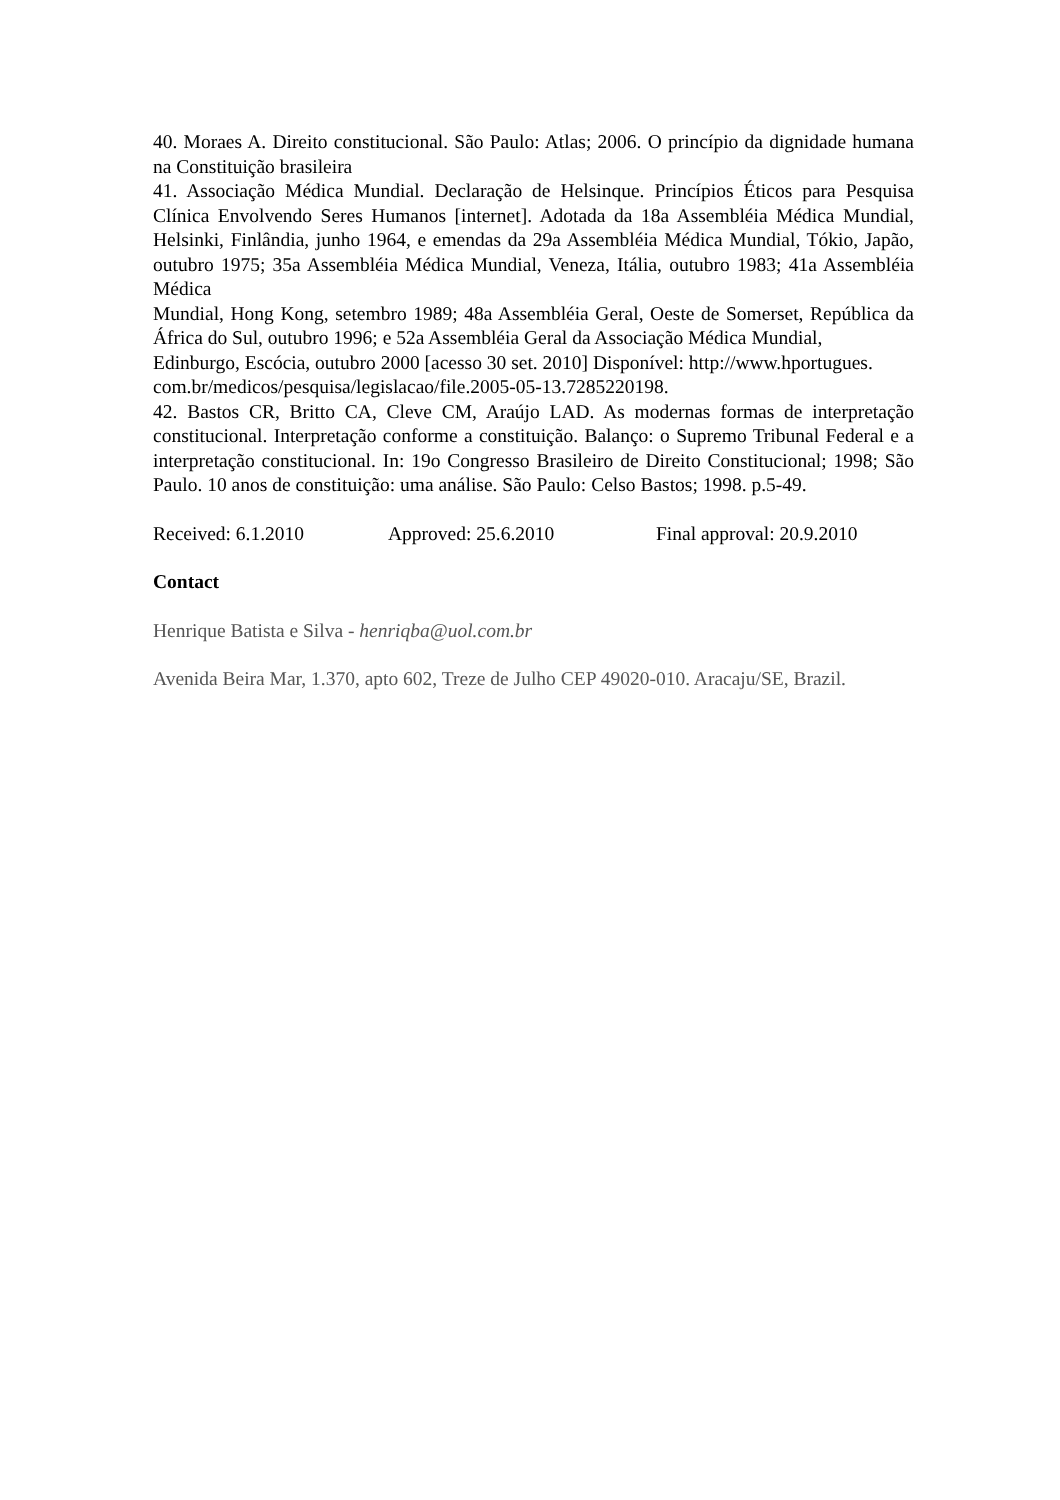40. Moraes A. Direito constitucional. São Paulo: Atlas; 2006. O princípio da dignidade humana na Constituição brasileira
41. Associação Médica Mundial. Declaração de Helsinque. Princípios Éticos para Pesquisa Clínica Envolvendo Seres Humanos [internet]. Adotada da 18a Assembléia Médica Mundial, Helsinki, Finlândia, junho 1964, e emendas da 29a Assembléia Médica Mundial, Tókio, Japão, outubro 1975; 35a Assembléia Médica Mundial, Veneza, Itália, outubro 1983; 41a Assembléia Médica
Mundial, Hong Kong, setembro 1989; 48a Assembléia Geral, Oeste de Somerset, República da África do Sul, outubro 1996; e 52a Assembléia Geral da Associação Médica Mundial,
Edinburgo, Escócia, outubro 2000 [acesso 30 set. 2010] Disponível: http://www.hportugues.
com.br/medicos/pesquisa/legislacao/file.2005-05-13.7285220198.
42. Bastos CR, Britto CA, Cleve CM, Araújo LAD. As modernas formas de interpretação constitucional. Interpretação conforme a constituição. Balanço: o Supremo Tribunal Federal e a interpretação constitucional. In: 19o Congresso Brasileiro de Direito Constitucional; 1998; São Paulo. 10 anos de constituição: uma análise. São Paulo: Celso Bastos; 1998. p.5-49.
Received: 6.1.2010 Approved: 25.6.2010 Final approval: 20.9.2010
Contact
Henrique Batista e Silva - henriqba@uol.com.br
Avenida Beira Mar, 1.370, apto 602, Treze de Julho CEP 49020-010. Aracaju/SE, Brazil.